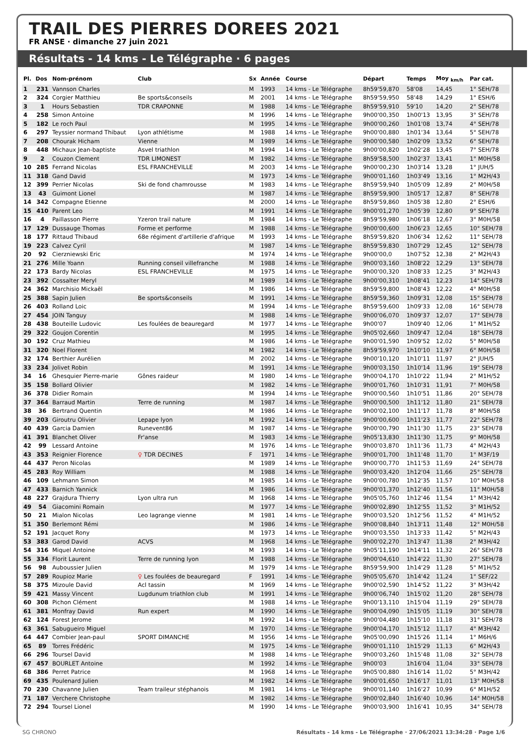TRAIL DES PIERRES DOREES 2021
FR ANSE · dimanche 27 juin 2021
Résultats - 14 kms - Le Télégraphe · 6 pages
| Pl. | Dos | Nom-prénom | Club | Sx | Année | Course | Départ | Temps | Moy <sub>km/h</sub> | Par cat. |
| --- | --- | --- | --- | --- | --- | --- | --- | --- | --- | --- |
| 1 | 231 | Vannson Charles | | M | 1993 | 14 kms - Le Télégraphe | 8h59'59,870 | 58'08 | 14,45 | 1° SEH/78 |
| 2 | 324 | Corgier Matthieu | Be sports&conseils | M | 2001 | 14 kms - Le Télégraphe | 8h59'59,950 | 58'48 | 14,29 | 1° ESH/6 |
| 3 | 1 | Hours Sebastien | TDR CRAPONNE | M | 1988 | 14 kms - Le Télégraphe | 8h59'59,910 | 59'10 | 14,20 | 2° SEH/78 |
| 4 | 258 | Simon Antoine | | M | 1996 | 14 kms - Le Télégraphe | 9h00'00,350 | 1h00'13 | 13,95 | 3° SEH/78 |
| 5 | 182 | Le roch Paul | | M | 1995 | 14 kms - Le Télégraphe | 9h00'00,260 | 1h01'08 | 13,74 | 4° SEH/78 |
| 6 | 297 | Teyssier normand Thibaut | Lyon athlétisme | M | 1988 | 14 kms - Le Télégraphe | 9h00'00,880 | 1h01'34 | 13,64 | 5° SEH/78 |
| 7 | 208 | Chourak Hicham | Vienne | M | 1989 | 14 kms - Le Télégraphe | 9h00'00,580 | 1h02'09 | 13,52 | 6° SEH/78 |
| 8 | 448 | Michaux Jean-baptiste | Asvel triathlon | M | 1994 | 14 kms - Le Télégraphe | 9h00'00,820 | 1h02'28 | 13,45 | 7° SEH/78 |
| 9 | 2 | Couzon Clement | TDR LIMONEST | M | 1982 | 14 kms - Le Télégraphe | 8h59'58,500 | 1h02'37 | 13,41 | 1° M0H/58 |
| 10 | 285 | Ferrand Nicolas | ESL FRANCHEVILLE | M | 2003 | 14 kms - Le Télégraphe | 9h00'00,230 | 1h03'14 | 13,28 | 1° JUH/5 |
| 11 | 318 | Gand David | | M | 1973 | 14 kms - Le Télégraphe | 9h00'01,160 | 1h03'49 | 13,16 | 1° M2H/43 |
| 12 | 399 | Perrier Nicolas | Ski de fond chamrousse | M | 1983 | 14 kms - Le Télégraphe | 8h59'59,940 | 1h05'09 | 12,89 | 2° M0H/58 |
| 13 | 43 | Guimont Lionel | | M | 1987 | 14 kms - Le Télégraphe | 8h59'59,900 | 1h05'17 | 12,87 | 8° SEH/78 |
| 14 | 342 | Compagne Etienne | | M | 2000 | 14 kms - Le Télégraphe | 8h59'59,860 | 1h05'38 | 12,80 | 2° ESH/6 |
| 15 | 410 | Parent Leo | | M | 1991 | 14 kms - Le Télégraphe | 9h00'01,270 | 1h05'39 | 12,80 | 9° SEH/78 |
| 16 | 4 | Paillasson Pierre | Yzeron trail nature | M | 1984 | 14 kms - Le Télégraphe | 8h59'59,980 | 1h06'18 | 12,67 | 3° M0H/58 |
| 17 | 129 | Dussauge Thomas | Forme et performe | M | 1988 | 14 kms - Le Télégraphe | 9h00'00,600 | 1h06'23 | 12,65 | 10° SEH/78 |
| 18 | 177 | Rittaud Thibaud | 68e régiment d'artillerie d'afrique | M | 1993 | 14 kms - Le Télégraphe | 8h59'59,820 | 1h06'34 | 12,62 | 11° SEH/78 |
| 19 | 223 | Calvez Cyril | | M | 1987 | 14 kms - Le Télégraphe | 8h59'59,830 | 1h07'29 | 12,45 | 12° SEH/78 |
| 20 | 92 | Cierzniewski Eric | | M | 1974 | 14 kms - Le Télégraphe | 9h00'00,0 | 1h07'52 | 12,38 | 2° M2H/43 |
| 21 | 276 | Mille Yoann | Running conseil villefranche | M | 1988 | 14 kms - Le Télégraphe | 9h00'03,160 | 1h08'22 | 12,29 | 13° SEH/78 |
| 22 | 173 | Bardy Nicolas | ESL FRANCHEVILLE | M | 1975 | 14 kms - Le Télégraphe | 9h00'00,320 | 1h08'33 | 12,25 | 3° M2H/43 |
| 23 | 392 | Cossalter Meryl | | M | 1989 | 14 kms - Le Télégraphe | 9h00'00,310 | 1h08'41 | 12,23 | 14° SEH/78 |
| 24 | 362 | Marchisio Mickaël | | M | 1986 | 14 kms - Le Télégraphe | 8h59'59,800 | 1h08'43 | 12,22 | 4° M0H/58 |
| 25 | 388 | Sapin Julien | Be sports&conseils | M | 1991 | 14 kms - Le Télégraphe | 8h59'59,360 | 1h09'31 | 12,08 | 15° SEH/78 |
| 26 | 403 | Rolland Loic | | M | 1994 | 14 kms - Le Télégraphe | 8h59'59,600 | 1h09'33 | 12,08 | 16° SEH/78 |
| 27 | 454 | JOIN Tanguy | | M | 1988 | 14 kms - Le Télégraphe | 9h00'06,070 | 1h09'37 | 12,07 | 17° SEH/78 |
| 28 | 438 | Bouteille Ludovic | Les foulées de beauregard | M | 1977 | 14 kms - Le Télégraphe | 9h00'07 | 1h09'40 | 12,06 | 1° M1H/52 |
| 29 | 322 | Goujon Corentin | | M | 1995 | 14 kms - Le Télégraphe | 9h05'02,660 | 1h09'47 | 12,04 | 18° SEH/78 |
| 30 | 192 | Cruz Mathieu | | M | 1986 | 14 kms - Le Télégraphe | 9h00'01,590 | 1h09'52 | 12,02 | 5° M0H/58 |
| 31 | 320 | Noel Florent | | M | 1982 | 14 kms - Le Télégraphe | 8h59'59,970 | 1h10'10 | 11,97 | 6° M0H/58 |
| 32 | 174 | Berthier Aurélien | | M | 2002 | 14 kms - Le Télégraphe | 9h00'10,120 | 1h10'11 | 11,97 | 2° JUH/5 |
| 33 | 234 | Jolivet Robin | | M | 1991 | 14 kms - Le Télégraphe | 9h00'03,150 | 1h10'14 | 11,96 | 19° SEH/78 |
| 34 | 16 | Ghesquier Pierre-marie | Gônes raideur | M | 1980 | 14 kms - Le Télégraphe | 9h00'04,170 | 1h10'22 | 11,94 | 2° M1H/52 |
| 35 | 158 | Bollard Olivier | | M | 1982 | 14 kms - Le Télégraphe | 9h00'01,760 | 1h10'31 | 11,91 | 7° M0H/58 |
| 36 | 378 | Didier Romain | | M | 1994 | 14 kms - Le Télégraphe | 9h00'00,560 | 1h10'51 | 11,86 | 20° SEH/78 |
| 37 | 364 | Barraud Martin | Terre de running | M | 1987 | 14 kms - Le Télégraphe | 9h00'00,500 | 1h11'12 | 11,80 | 21° SEH/78 |
| 38 | 36 | Bertrand Quentin | | M | 1986 | 14 kms - Le Télégraphe | 9h00'02,100 | 1h11'17 | 11,78 | 8° M0H/58 |
| 39 | 203 | Giroutru Olivier | Lepape lyon | M | 1992 | 14 kms - Le Télégraphe | 9h00'00,600 | 1h11'23 | 11,77 | 22° SEH/78 |
| 40 | 439 | Garcia Damien | Runevent86 | M | 1987 | 14 kms - Le Télégraphe | 9h00'00,790 | 1h11'30 | 11,75 | 23° SEH/78 |
| 41 | 391 | Blanchet Oliver | Fr'anse | M | 1983 | 14 kms - Le Télégraphe | 9h05'13,830 | 1h11'30 | 11,75 | 9° M0H/58 |
| 42 | 99 | Lessard Antoine | | M | 1976 | 14 kms - Le Télégraphe | 9h00'03,870 | 1h11'36 | 11,73 | 4° M2H/43 |
| 43 | 353 | Reignier Florence | ♀ TDR DECINES | F | 1971 | 14 kms - Le Télégraphe | 9h00'01,700 | 1h11'48 | 11,70 | 1° M3F/19 |
| 44 | 437 | Peron Nicolas | | M | 1989 | 14 kms - Le Télégraphe | 9h00'00,770 | 1h11'53 | 11,69 | 24° SEH/78 |
| 45 | 283 | Roy William | | M | 1988 | 14 kms - Le Télégraphe | 9h00'03,420 | 1h12'04 | 11,66 | 25° SEH/78 |
| 46 | 109 | Lehmann Simon | | M | 1985 | 14 kms - Le Télégraphe | 9h00'00,780 | 1h12'35 | 11,57 | 10° M0H/58 |
| 47 | 433 | Barnich Yannick | | M | 1986 | 14 kms - Le Télégraphe | 9h00'01,370 | 1h12'40 | 11,56 | 11° M0H/58 |
| 48 | 227 | Grajdura Thierry | Lyon ultra run | M | 1968 | 14 kms - Le Télégraphe | 9h05'05,760 | 1h12'46 | 11,54 | 1° M3H/42 |
| 49 | 54 | Giacomini Romain | | M | 1977 | 14 kms - Le Télégraphe | 9h00'02,890 | 1h12'55 | 11,52 | 3° M1H/52 |
| 50 | 21 | Mialon Nicolas | Leo lagrange vienne | M | 1981 | 14 kms - Le Télégraphe | 9h00'03,520 | 1h12'56 | 11,52 | 4° M1H/52 |
| 51 | 350 | Berlemont Rémi | | M | 1986 | 14 kms - Le Télégraphe | 9h00'08,840 | 1h13'11 | 11,48 | 12° M0H/58 |
| 52 | 191 | Jacquet Rony | | M | 1973 | 14 kms - Le Télégraphe | 9h00'03,550 | 1h13'33 | 11,42 | 5° M2H/43 |
| 53 | 383 | Garod David | ACVS | M | 1968 | 14 kms - Le Télégraphe | 9h00'02,270 | 1h13'47 | 11,38 | 2° M3H/42 |
| 54 | 316 | Miquel Antoine | | M | 1993 | 14 kms - Le Télégraphe | 9h05'11,190 | 1h14'11 | 11,32 | 26° SEH/78 |
| 55 | 334 | Florit Laurent | Terre de running lyon | M | 1988 | 14 kms - Le Télégraphe | 9h00'04,610 | 1h14'22 | 11,30 | 27° SEH/78 |
| 56 | 98 | Auboussier Julien | | M | 1979 | 14 kms - Le Télégraphe | 8h59'59,900 | 1h14'29 | 11,28 | 5° M1H/52 |
| 57 | 289 | Roupioz Marie | ♀ Les foulées de beauregard | F | 1991 | 14 kms - Le Télégraphe | 9h05'05,670 | 1h14'42 | 11,24 | 1° SEF/22 |
| 58 | 375 | Mizoule David | Acl tassin | M | 1969 | 14 kms - Le Télégraphe | 9h00'02,590 | 1h14'52 | 11,22 | 3° M3H/42 |
| 59 | 421 | Massy Vincent | Lugdunum triathlon club | M | 1991 | 14 kms - Le Télégraphe | 9h00'06,740 | 1h15'02 | 11,20 | 28° SEH/78 |
| 60 | 308 | Pichon Clément | | M | 1988 | 14 kms - Le Télégraphe | 9h00'13,110 | 1h15'04 | 11,19 | 29° SEH/78 |
| 61 | 381 | Monfray David | Run expert | M | 1990 | 14 kms - Le Télégraphe | 9h00'04,090 | 1h15'05 | 11,19 | 30° SEH/78 |
| 62 | 124 | Forest Jerome | | M | 1992 | 14 kms - Le Télégraphe | 9h00'04,480 | 1h15'10 | 11,18 | 31° SEH/78 |
| 63 | 361 | Sabugueiro Miguel | | M | 1970 | 14 kms - Le Télégraphe | 9h00'04,170 | 1h15'12 | 11,17 | 4° M3H/42 |
| 64 | 447 | Combier Jean-paul | SPORT DIMANCHE | M | 1956 | 14 kms - Le Télégraphe | 9h05'00,090 | 1h15'26 | 11,14 | 1° M6H/6 |
| 65 | 89 | Torres Frédéric | | M | 1975 | 14 kms - Le Télégraphe | 9h00'01,110 | 1h15'29 | 11,13 | 6° M2H/43 |
| 66 | 296 | Toursel David | | M | 1988 | 14 kms - Le Télégraphe | 9h00'03,260 | 1h15'48 | 11,08 | 32° SEH/78 |
| 67 | 457 | BOURLET Antoine | | M | 1992 | 14 kms - Le Télégraphe | 9h00'03 | 1h16'04 | 11,04 | 33° SEH/78 |
| 68 | 386 | Perret Patrice | | M | 1968 | 14 kms - Le Télégraphe | 9h05'00,880 | 1h16'14 | 11,02 | 5° M3H/42 |
| 69 | 435 | Poulenard Julien | | M | 1982 | 14 kms - Le Télégraphe | 9h00'01,650 | 1h16'17 | 11,01 | 13° M0H/58 |
| 70 | 230 | Chavanne Julien | Team traileur stéphanois | M | 1981 | 14 kms - Le Télégraphe | 9h00'01,140 | 1h16'27 | 10,99 | 6° M1H/52 |
| 71 | 187 | Verchere Christophe | | M | 1982 | 14 kms - Le Télégraphe | 9h00'02,840 | 1h16'40 | 10,96 | 14° M0H/58 |
| 72 | 294 | Toursel Lionel | | M | 1990 | 14 kms - Le Télégraphe | 9h00'03,900 | 1h16'41 | 10,95 | 34° SEH/78 |
SG CHRONO Résultats - 14 kms - Le Télégraphe · 27/06/2021 13:34:28 · Page 1/6